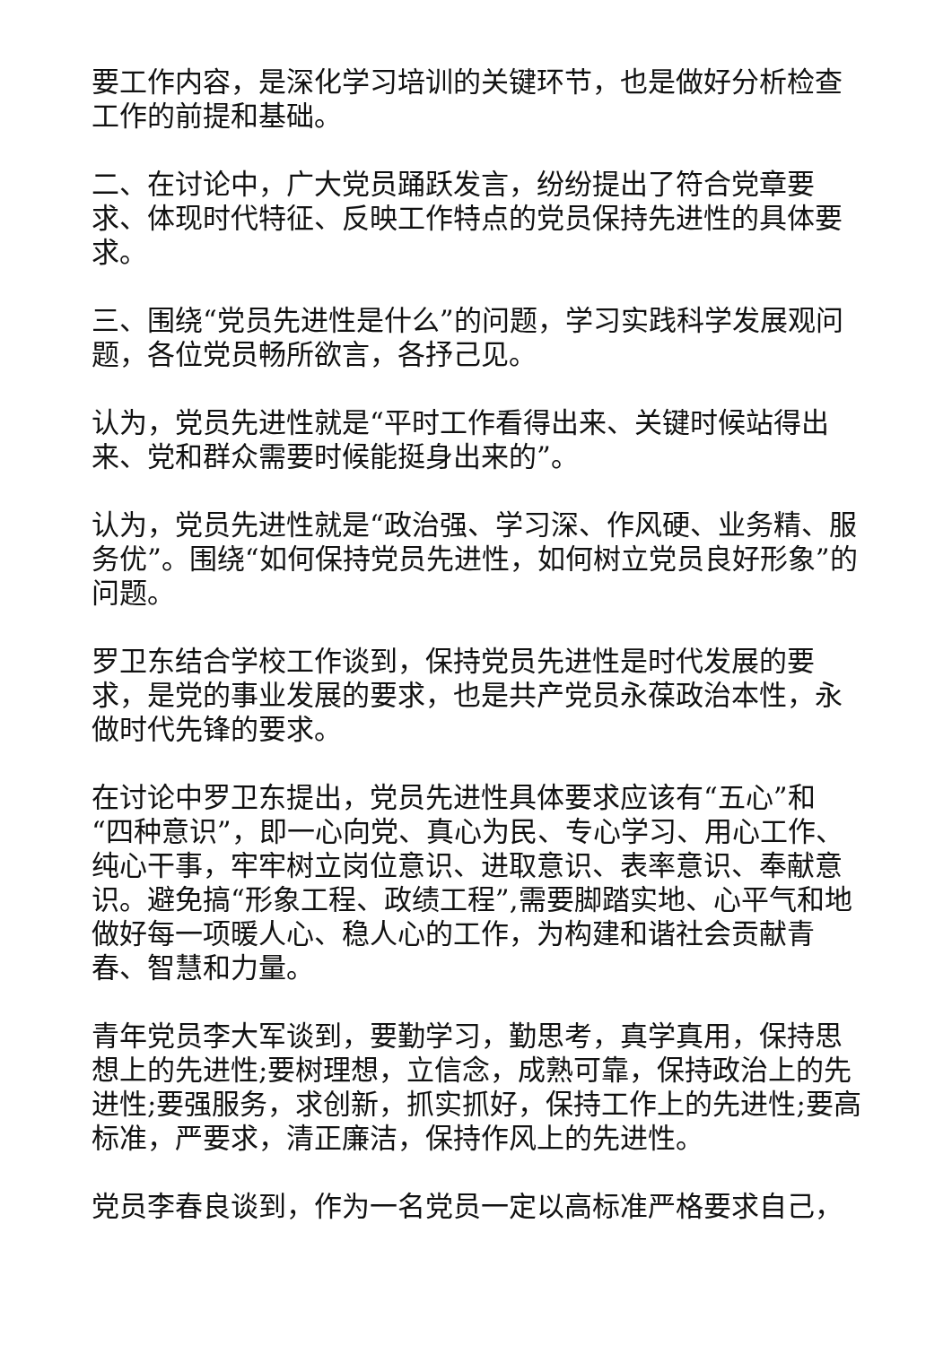要工作内容，是深化学习培训的关键环节，也是做好分析检查工作的前提和基础。
二、在讨论中，广大党员踊跃发言，纷纷提出了符合党章要求、体现时代特征、反映工作特点的党员保持先进性的具体要求。
三、围绕“党员先进性是什么”的问题，学习实践科学发展观问题，各位党员畅所欲言，各抒己见。
认为，党员先进性就是“平时工作看得出来、关键时候站得出来、党和群众需要时候能挺身出来的”。
认为，党员先进性就是“政治强、学习深、作风硬、业务精、服务优”。围绕“如何保持党员先进性，如何树立党员良好形象”的问题。
罗卫东结合学校工作谈到，保持党员先进性是时代发展的要求，是党的事业发展的要求，也是共产党员永葆政治本性，永做时代先锋的要求。
在讨论中罗卫东提出，党员先进性具体要求应该有“五心”和 “四种意识”，即一心向党、真心为民、专心学习、用心工作、纯心干事，牢牢树立岗位意识、进取意识、表率意识、奉献意识。避免搞“形象工程、政绩工程”,需要脚踏实地、心平气和地做好每一项暖人心、稳人心的工作，为构建和谐社会贡献青春、智慧和力量。
青年党员李大军谈到，要勤学习，勤思考，真学真用，保持思想上的先进性;要树理想，立信念，成熟可靠，保持政治上的先进性;要强服务，求创新，抓实抓好，保持工作上的先进性;要高标准，严要求，清正廉洁，保持作风上的先进性。
党员李春良谈到，作为一名党员一定以高标准严格要求自己，